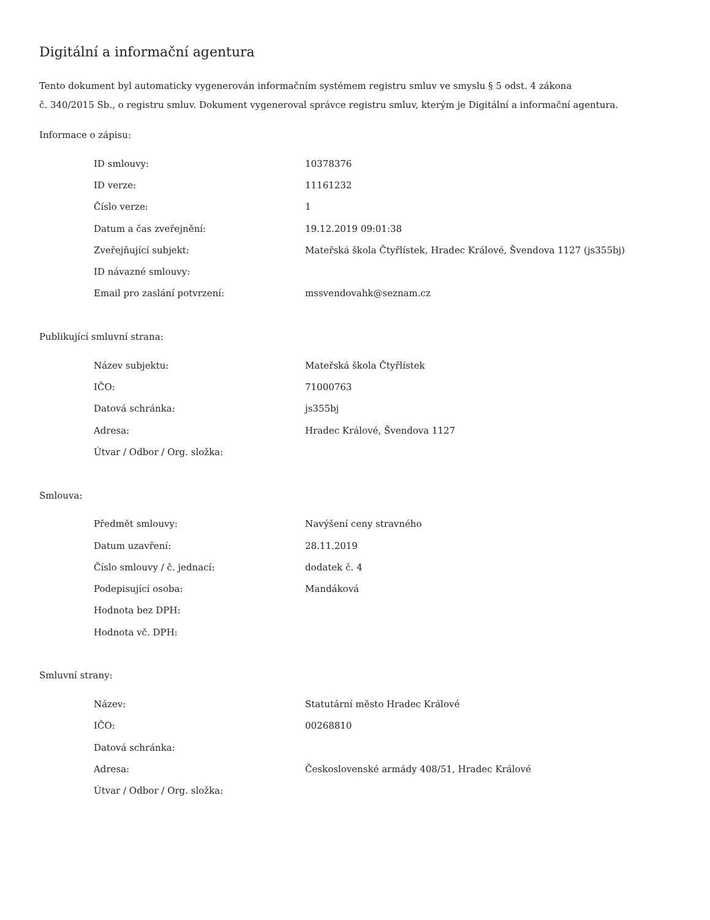Digitální a informační agentura
Tento dokument byl automaticky vygenerován informačním systémem registru smluv ve smyslu § 5 odst. 4 zákona
č. 340/2015 Sb., o registru smluv. Dokument vygeneroval správce registru smluv, kterým je Digitální a informační agentura.
Informace o zápisu:
| ID smlouvy: | 10378376 |
| ID verze: | 11161232 |
| Číslo verze: | 1 |
| Datum a čas zveřejnění: | 19.12.2019 09:01:38 |
| Zveřejňující subjekt: | Mateřská škola Čtyřlístek, Hradec Králové, Švendova 1127 (js355bj) |
| ID návazné smlouvy: | |
| Email pro zaslání potvrzení: | mssvendovahk@seznam.cz |
Publikující smluvní strana:
| Název subjektu: | Mateřská škola Čtyřlístek |
| IČO: | 71000763 |
| Datová schránka: | js355bj |
| Adresa: | Hradec Králové, Švendova 1127 |
| Útvar / Odbor / Org. složka: | |
Smlouva:
| Předmět smlouvy: | Navýšení ceny stravného |
| Datum uzavření: | 28.11.2019 |
| Číslo smlouvy / č. jednací: | dodatek č. 4 |
| Podepisující osoba: | Mandáková |
| Hodnota bez DPH: | |
| Hodnota vč. DPH: | |
Smluvní strany:
| Název: | Statutární město Hradec Králové |
| IČO: | 00268810 |
| Datová schránka: | |
| Adresa: | Československé armády 408/51, Hradec Králové |
| Útvar / Odbor / Org. složka: | |